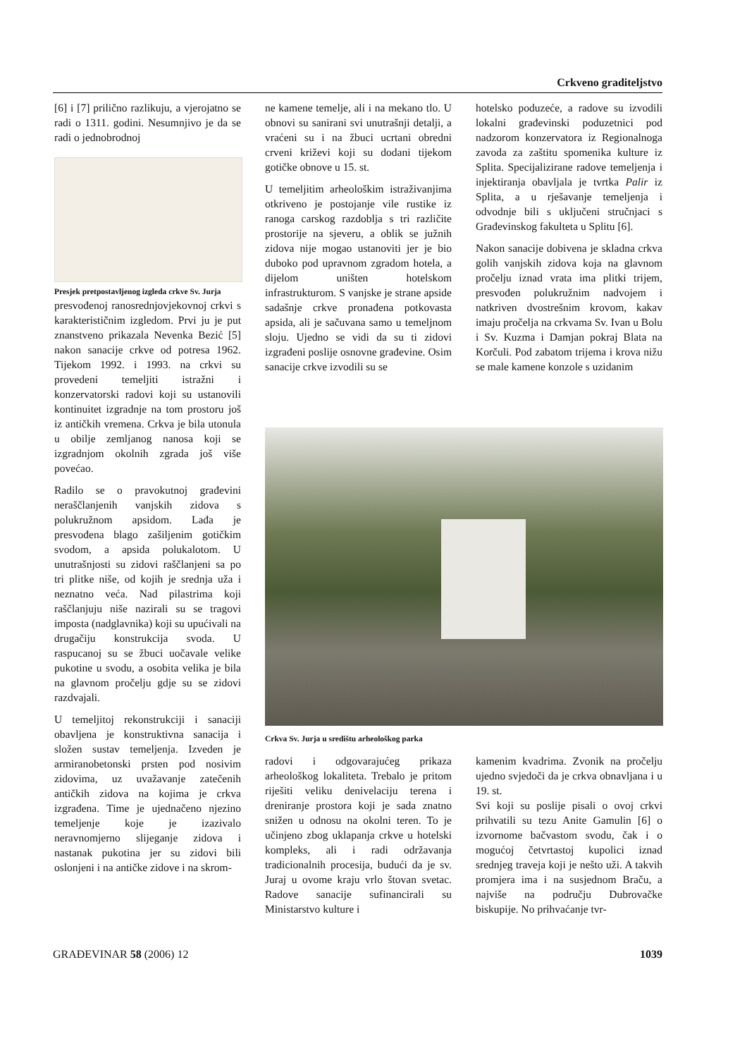Crkveno graditeljstvo
[6] i [7] prilično razlikuju, a vjerojatno se radi o 1311. godini. Nesumnjivo je da se radi o jednobrodnoj
Presjek pretpostavljenog izgleda crkve Sv. Jurja
presvođenoj ranosrednjovjekovnoj crkvi s karakterističnim izgledom. Prvi ju je put znanstveno prikazala Nevenka Bezić [5] nakon sanacije crkve od potresa 1962. Tijekom 1992. i 1993. na crkvi su provedeni temeljiti istražni i konzervatorski radovi koji su ustanovili kontinuitet izgradnje na tom prostoru još iz antičkih vremena. Crkva je bila utonula u obilje zemljanog nanosa koji se izgradnjom okolnih zgrada još više povećao.
Radilo se o pravokutnoj građevini neraščlanjenih vanjskih zidova s polukružnom apsidom. Lađa je presvođena blago zašiljenim gotičkim svodom, a apsida polukalotom. U unutrašnjosti su zidovi raščlanjeni sa po tri plitke niše, od kojih je srednja uža i neznatno veća. Nad pilastrima koji raščlanjuju niše nazirali su se tragovi imposta (nadglavnika) koji su upućivali na drugačiju konstrukcija svoda. U raspucanoj su se žbuci uočavale velike pukotine u svodu, a osobita velika je bila na glavnom pročelju gdje su se zidovi razdvajali.
U temeljitoj rekonstrukciji i sanaciji obavljena je konstruktivna sanacija i složen sustav temeljenja. Izveden je armiranobetonski prsten pod nosivim zidovima, uz uvažavanje zatečenih antičkih zidova na kojima je crkva izgrađena. Time je ujednačeno njezino temeljenje koje je izazivalo neravnomjerno slijeganje zidova i nastanak pukotina jer su zidovi bili oslonjeni i na antičke zidove i na skrom-
ne kamene temelje, ali i na mekano tlo. U obnovi su sanirani svi unutrašnji detalji, a vraćeni su i na žbuci ucrtani obredni crveni križevi koji su dodani tijekom gotičke obnove u 15. st.
U temeljitim arheološkim istraživanjima otkriveno je postojanje vile rustike iz ranoga carskog razdoblja s tri različite prostorije na sjeveru, a oblik se južnih zidova nije mogao ustanoviti jer je bio duboko pod upravnom zgradom hotela, a dijelom uništen hotelskom infrastrukturom. S vanjske je strane apside sadašnje crkve pronađena potkovasta apsida, ali je sačuvana samo u temeljnom sloju. Ujedno se vidi da su ti zidovi izgrađeni poslije osnovne građevine. Osim sanacije crkve izvodili su se
hotelsko poduzeće, a radove su izvodili lokalni građevinski poduzetnici pod nadzorom konzervatora iz Regionalnoga zavoda za zaštitu spomenika kulture iz Splita. Specijalizirane radove temeljenja i injektiranja obavljala je tvrtka Palir iz Splita, a u rješavanje temeljenja i odvodnje bili s uključeni stručnjaci s Građevinskog fakulteta u Splitu [6].
Nakon sanacije dobivena je skladna crkva golih vanjskih zidova koja na glavnom pročelju iznad vrata ima plitki trijem, presvođen polukružnim nadvojem i natkriven dvostrešnim krovom, kakav imaju pročelja na crkvama Sv. Ivan u Bolu i Sv. Kuzma i Damjan pokraj Blata na Korčuli. Pod zabatom trijema i krova nižu se male kamene konzole s uzidanim
Crkva Sv. Jurja u središtu arheološkog parka
radovi i odgovarajućeg prikaza arheološkog lokaliteta. Trebalo je pritom riješiti veliku denivelaciju terena i dreniranje prostora koji je sada znatno snižen u odnosu na okolni teren. To je učinjeno zbog uklapanja crkve u hotelski kompleks, ali i radi održavanja tradicionalnih procesija, budući da je sv. Juraj u ovome kraju vrlo štovan svetac. Radove sanacije sufinancirali su Ministarstvo kulture i
kamenim kvadrima. Zvonik na pročelju ujedno svjedoči da je crkva obnavljana i u 19. st.
Svi koji su poslije pisali o ovoj crkvi prihvatili su tezu Anite Gamulin [6] o izvornome bačvastom svodu, čak i o mogućoj četvrtastoj kupolici iznad srednjeg traveja koji je nešto uži. A takvih promjera ima i na susjednom Braču, a najviše na području Dubrovačke biskupije. No prihvaćanje tvr-
GRAĐEVINAR 58 (2006) 12 1039